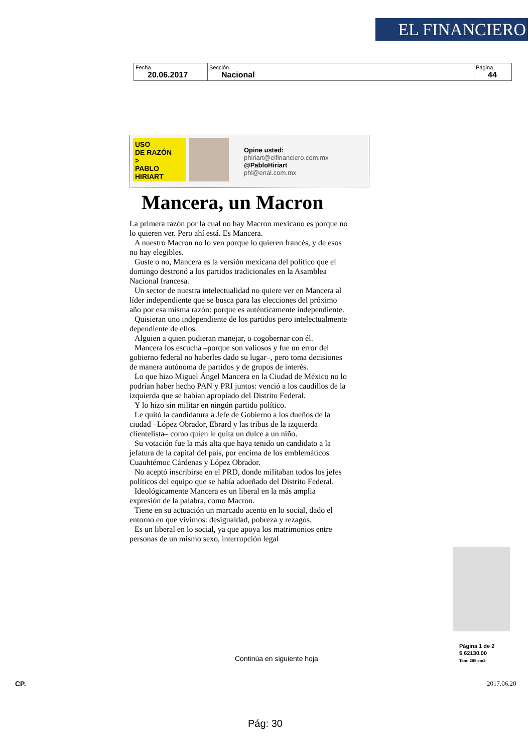EL FINANCIERO
| Fecha 20.06.2017 | Sección Nacional | Página 44 |
USO
DE RAZÓN
>
PABLO
HIRIART
Opine usted:
phiriart@elfinanciero.com.mx
@PabloHiriart
phl@enal.com.mx
Mancera, un Macron
La primera razón por la cual no hay Macron mexicano es porque no lo quieren ver. Pero ahí está. Es Mancera.
A nuestro Macron no lo ven porque lo quieren francés, y de esos no hay elegibles.
Guste o no, Mancera es la versión mexicana del político que el domingo destronó a los partidos tradicionales en la Asamblea Nacional francesa.
Un sector de nuestra intelectualidad no quiere ver en Mancera al líder independiente que se busca para las elecciones del próximo año por esa misma razón: porque es auténticamente independiente.
Quisieran uno independiente de los partidos pero intelectualmente dependiente de ellos.
Alguien a quien pudieran manejar, o cogobernar con él.
Mancera los escucha –porque son valiosos y fue un error del gobierno federal no haberles dado su lugar–, pero toma decisiones de manera autónoma de partidos y de grupos de interés.
Lo que hizo Miguel Ángel Mancera en la Ciudad de México no lo podrían haber hecho PAN y PRI juntos: venció a los caudillos de la izquierda que se habían apropiado del Distrito Federal.
Y lo hizo sin militar en ningún partido político.
Le quitó la candidatura a Jefe de Gobierno a los dueños de la ciudad –López Obrador, Ebrard y las tribus de la izquierda clientelista– como quien le quita un dulce a un niño.
Su votación fue la más alta que haya tenido un candidato a la jefatura de la capital del país, por encima de los emblemáticos Cuauhtémoc Cárdenas y López Obrador.
No aceptó inscribirse en el PRD, donde militaban todos los jefes políticos del equipo que se había adueñado del Distrito Federal.
Ideológicamente Mancera es un liberal en la más amplia expresión de la palabra, como Macron.
Tiene en su actuación un marcado acento en lo social, dado el entorno en que vivimos: desigualdad, pobreza y rezagos.
Es un liberal en lo social, ya que apoya los matrimonios entre personas de un mismo sexo, interrupción legal
Página 1 de 2
$ 62130.00
Tam: 285 cm2
Continúa en siguiente hoja
CP. 2017.06.20
Pág: 30